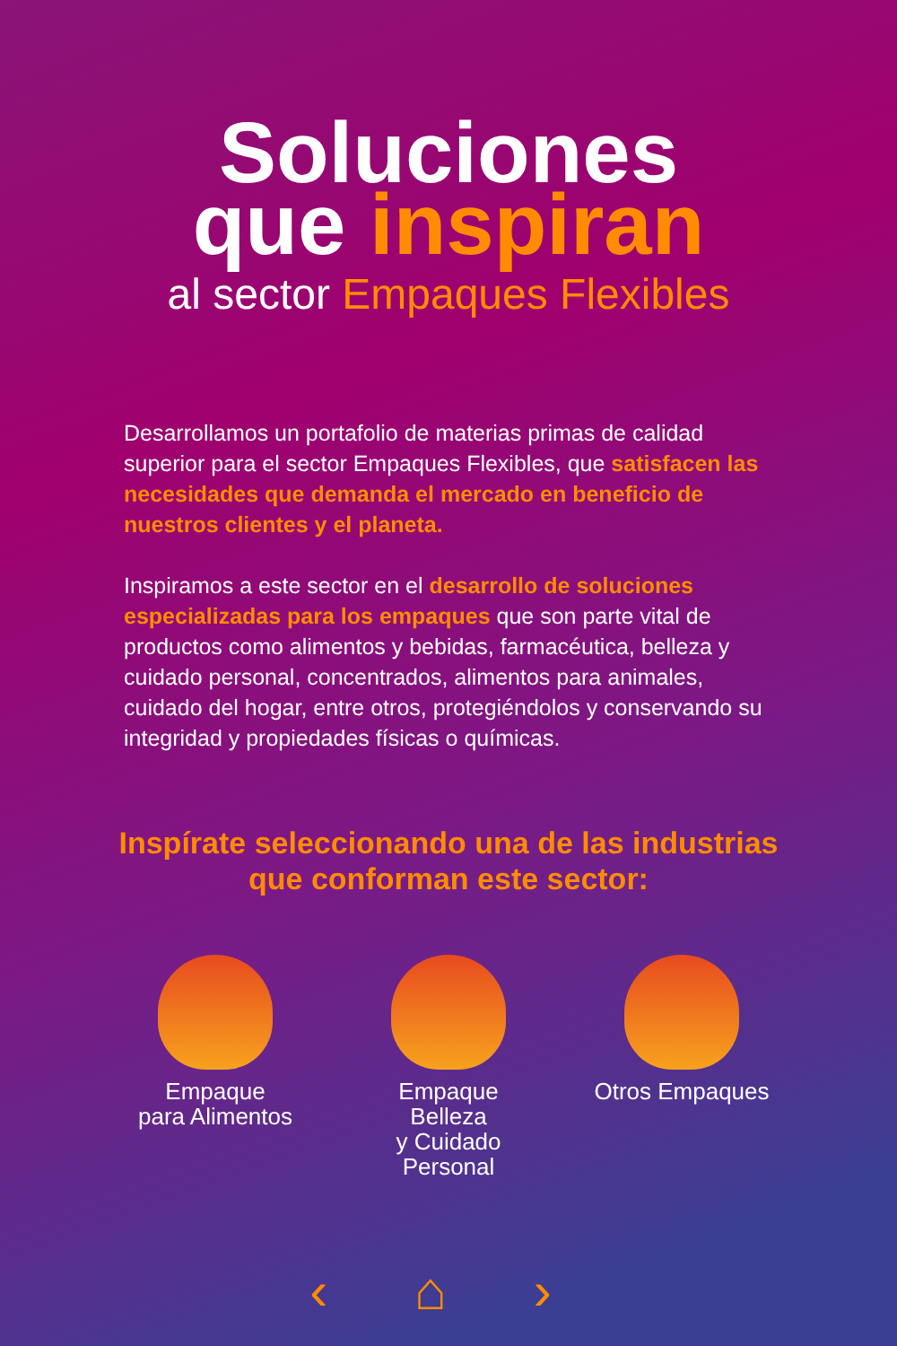Soluciones
que inspiran
al sector Empaques Flexibles
Desarrollamos un portafolio de materias primas de calidad superior para el sector Empaques Flexibles, que satisfacen las necesidades que demanda el mercado en beneficio de nuestros clientes y el planeta.
Inspiramos a este sector en el desarrollo de soluciones especializadas para los empaques que son parte vital de productos como alimentos y bebidas, farmacéutica, belleza y cuidado personal, concentrados, alimentos para animales, cuidado del hogar, entre otros, protegiéndolos y conservando su integridad y propiedades físicas o químicas.
Inspírate seleccionando una de las industrias
que conforman este sector:
Empaque
para Alimentos
Empaque Belleza
y Cuidado Personal
Otros Empaques
‹ ⌂ ›